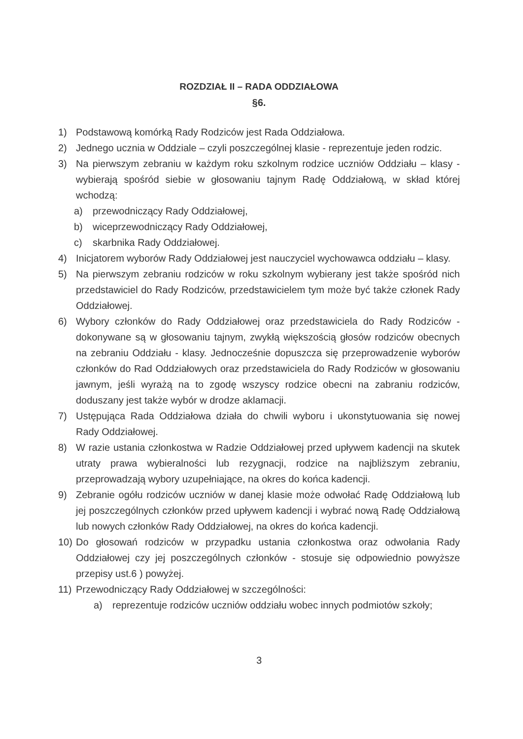ROZDZIAŁ II – RADA ODDZIAŁOWA
§6.
1) Podstawową komórką Rady Rodziców jest Rada Oddziałowa.
2) Jednego ucznia w Oddziale – czyli poszczególnej klasie - reprezentuje jeden rodzic.
3) Na pierwszym zebraniu w każdym roku szkolnym rodzice uczniów Oddziału – klasy - wybierają spośród siebie w głosowaniu tajnym Radę Oddziałową, w skład której wchodzą:
a) przewodniczący Rady Oddziałowej,
b) wiceprzewodniczący Rady Oddziałowej,
c) skarbnika Rady Oddziałowej.
4) Inicjatorem wyborów Rady Oddziałowej jest nauczyciel wychowawca oddziału – klasy.
5) Na pierwszym zebraniu rodziców w roku szkolnym wybierany jest także spośród nich przedstawiciel do Rady Rodziców, przedstawicielem tym może być także członek Rady Oddziałowej.
6) Wybory członków do Rady Oddziałowej oraz przedstawiciela do Rady Rodziców - dokonywane są w głosowaniu tajnym, zwykłą większością głosów rodziców obecnych na zebraniu Oddziału - klasy. Jednocześnie dopuszcza się przeprowadzenie wyborów członków do Rad Oddziałowych oraz przedstawiciela do Rady Rodziców w głosowaniu jawnym, jeśli wyrażą na to zgodę wszyscy rodzice obecni na zabraniu rodziców, doduszany jest także wybór w drodze aklamacji.
7) Ustępująca Rada Oddziałowa działa do chwili wyboru i ukonstytuowania się nowej Rady Oddziałowej.
8) W razie ustania członkostwa w Radzie Oddziałowej przed upływem kadencji na skutek utraty prawa wybieralności lub rezygnacji, rodzice na najbliższym zebraniu, przeprowadzają wybory uzupełniające, na okres do końca kadencji.
9) Zebranie ogółu rodziców uczniów w danej klasie może odwołać Radę Oddziałową lub jej poszczególnych członków przed upływem kadencji i wybrać nową Radę Oddziałową lub nowych członków Rady Oddziałowej, na okres do końca kadencji.
10) Do głosowań rodziców w przypadku ustania członkostwa oraz odwołania Rady Oddziałowej czy jej poszczególnych członków - stosuje się odpowiednio powyższe przepisy ust.6 ) powyżej.
11) Przewodniczący Rady Oddziałowej w szczególności:
a) reprezentuje rodziców uczniów oddziału wobec innych podmiotów szkoły;
3